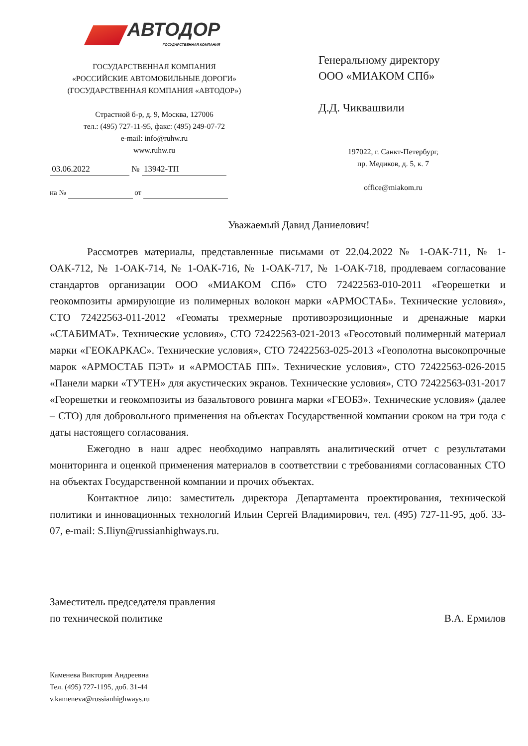АВТОДОР
ГОСУДАРСТВЕННАЯ КОМПАНИЯ
ГОСУДАРСТВЕННАЯ КОМПАНИЯ
«РОССИЙСКИЕ АВТОМОБИЛЬНЫЕ ДОРОГИ»
(ГОСУДАРСТВЕННАЯ КОМПАНИЯ «АВТОДОР»)
Страстной б-р, д. 9, Москва, 127006
тел.: (495) 727-11-95, факс: (495) 249-07-72
e-mail: info@ruhw.ru
www.ruhw.ru
03.06.2022 № 13942-ТП
на № от
Генеральному директору
ООО «МИАКОМ СПб»
Д.Д. Чиквашвили
197022, г. Санкт-Петербург,
пр. Медиков, д. 5, к. 7
office@miakom.ru
Уважаемый Давид Даниелович!
Рассмотрев материалы, представленные письмами от 22.04.2022 № 1-ОАК-711, № 1-ОАК-712, № 1-ОАК-714, № 1-ОАК-716, № 1-ОАК-717, № 1-ОАК-718, продлеваем согласование стандартов организации ООО «МИАКОМ СПб» СТО 72422563-010-2011 «Георешетки и геокомпозиты армирующие из полимерных волокон марки «АРМОСТАБ». Технические условия», СТО 72422563-011-2012 «Геоматы трехмерные противоэрозиционные и дренажные марки «СТАБИМАТ». Технические условия», СТО 72422563-021-2013 «Геосотовый полимерный материал марки «ГЕОКАРКАС». Технические условия», СТО 72422563-025-2013 «Геополотна высокопрочные марок «АРМОСТАБ ПЭТ» и «АРМОСТАБ ПП». Технические условия», СТО 72422563-026-2015 «Панели марки «ТУТЕН» для акустических экранов. Технические условия», СТО 72422563-031-2017 «Георешетки и геокомпозиты из базальтового ровинга марки «ГЕОБЗ». Технические условия» (далее – СТО) для добровольного применения на объектах Государственной компании сроком на три года с даты настоящего согласования.
Ежегодно в наш адрес необходимо направлять аналитический отчет с результатами мониторинга и оценкой применения материалов в соответствии с требованиями согласованных СТО на объектах Государственной компании и прочих объектах.
Контактное лицо: заместитель директора Департамента проектирования, технической политики и инновационных технологий Ильин Сергей Владимирович, тел. (495) 727-11-95, доб. 33-07, e-mail: S.Iliyn@russianhighways.ru.
Заместитель председателя правления
по технической политике
В.А. Ермилов
Каменева Виктория Андреевна
Тел. (495) 727-1195, доб. 31-44
v.kameneva@russianhighways.ru